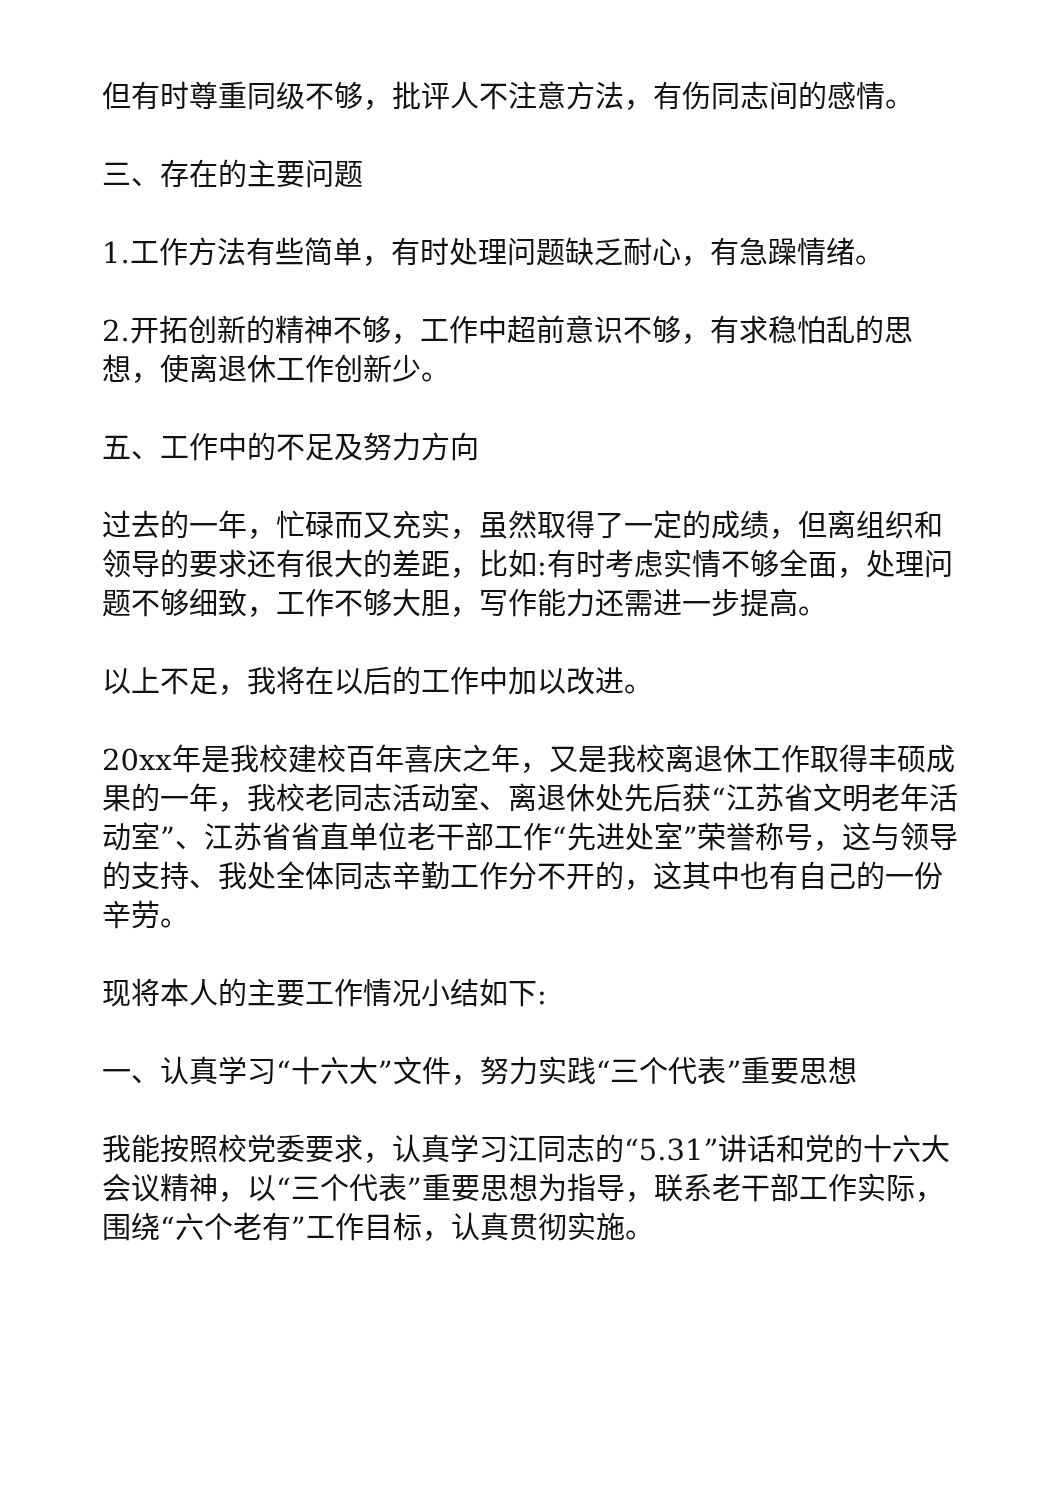但有时尊重同级不够，批评人不注意方法，有伤同志间的感情。
三、存在的主要问题
1.工作方法有些简单，有时处理问题缺乏耐心，有急躁情绪。
2.开拓创新的精神不够，工作中超前意识不够，有求稳怕乱的思想，使离退休工作创新少。
五、工作中的不足及努力方向
过去的一年，忙碌而又充实，虽然取得了一定的成绩，但离组织和领导的要求还有很大的差距，比如:有时考虑实情不够全面，处理问题不够细致，工作不够大胆，写作能力还需进一步提高。
以上不足，我将在以后的工作中加以改进。
20xx年是我校建校百年喜庆之年，又是我校离退休工作取得丰硕成果的一年，我校老同志活动室、离退休处先后获“江苏省文明老年活动室”、江苏省省直单位老干部工作“先进处室”荣誉称号，这与领导的支持、我处全体同志辛勤工作分不开的，这其中也有自己的一份辛劳。
现将本人的主要工作情况小结如下:
一、认真学习“十六大”文件，努力实践“三个代表”重要思想
我能按照校党委要求，认真学习江同志的“5.31”讲话和党的十六大会议精神，以“三个代表”重要思想为指导，联系老干部工作实际，围绕“六个老有”工作目标，认真贯彻实施。